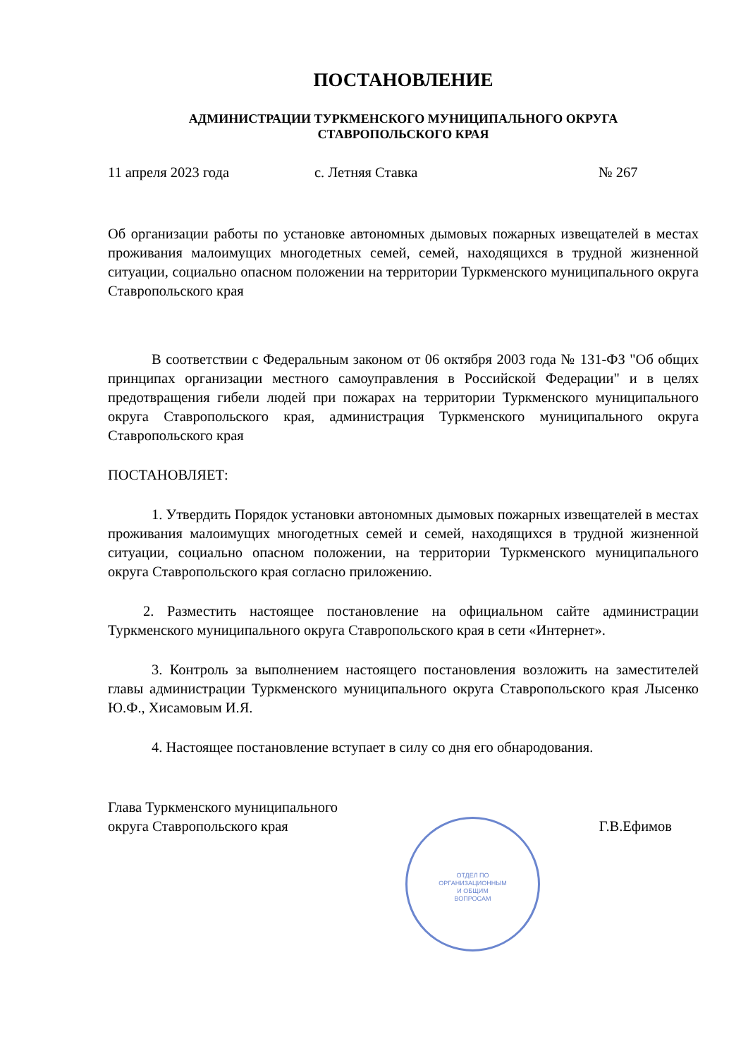ПОСТАНОВЛЕНИЕ
АДМИНИСТРАЦИИ ТУРКМЕНСКОГО МУНИЦИПАЛЬНОГО ОКРУГА
СТАВРОПОЛЬСКОГО КРАЯ
11 апреля 2023 года с. Летняя Ставка № 267
Об организации работы по установке автономных дымовых пожарных извещателей в местах проживания малоимущих многодетных семей, семей, находящихся в трудной жизненной ситуации, социально опасном положении на территории Туркменского муниципального округа Ставропольского края
В соответствии с Федеральным законом от 06 октября 2003 года № 131-ФЗ "Об общих принципах организации местного самоуправления в Российской Федерации" и в целях предотвращения гибели людей при пожарах на территории Туркменского муниципального округа Ставропольского края, администрация Туркменского муниципального округа Ставропольского края
ПОСТАНОВЛЯЕТ:
1. Утвердить Порядок установки автономных дымовых пожарных извещателей в местах проживания малоимущих многодетных семей и семей, находящихся в трудной жизненной ситуации, социально опасном положении, на территории Туркменского муниципального округа Ставропольского края согласно приложению.
2. Разместить настоящее постановление на официальном сайте администрации Туркменского муниципального округа Ставропольского края в сети «Интернет».
3. Контроль за выполнением настоящего постановления возложить на заместителей главы администрации Туркменского муниципального округа Ставропольского края Лысенко Ю.Ф., Хисамовым И.Я.
4. Настоящее постановление вступает в силу со дня его обнародования.
Глава Туркменского муниципального
округа Ставропольского края Г.В.Ефимов
ОТДЕЛ ПО
ОРГАНИЗАЦИОННЫМ
И ОБЩИМ
ВОПРОСАМ